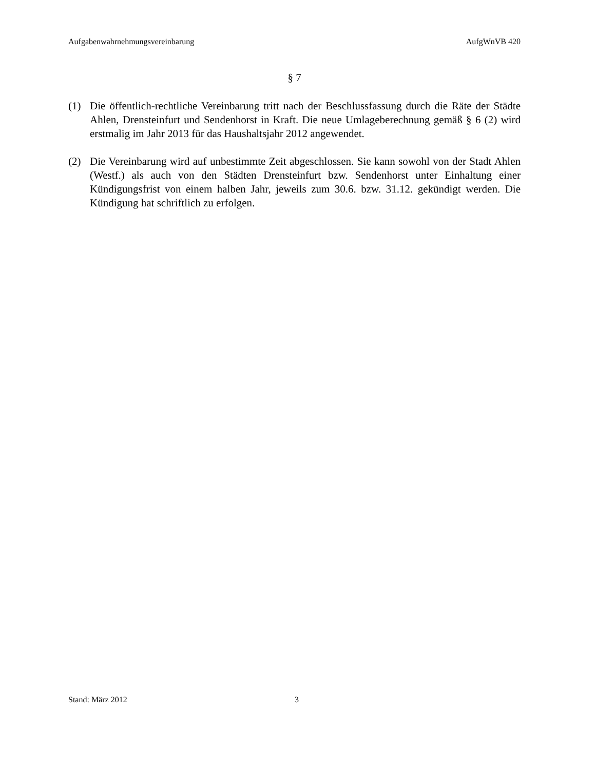Aufgabenwahrnehmungsvereinbarung AufgWnVB 420
§ 7
(1) Die öffentlich-rechtliche Vereinbarung tritt nach der Beschlussfassung durch die Räte der Städte Ahlen, Drensteinfurt und Sendenhorst in Kraft. Die neue Umlageberechnung gemäß § 6 (2) wird erstmalig im Jahr 2013 für das Haushaltsjahr 2012 angewendet.
(2) Die Vereinbarung wird auf unbestimmte Zeit abgeschlossen. Sie kann sowohl von der Stadt Ahlen (Westf.) als auch von den Städten Drensteinfurt bzw. Sendenhorst unter Einhaltung einer Kündigungsfrist von einem halben Jahr, jeweils zum 30.6. bzw. 31.12. gekündigt werden. Die Kündigung hat schriftlich zu erfolgen.
Stand: März 2012 3